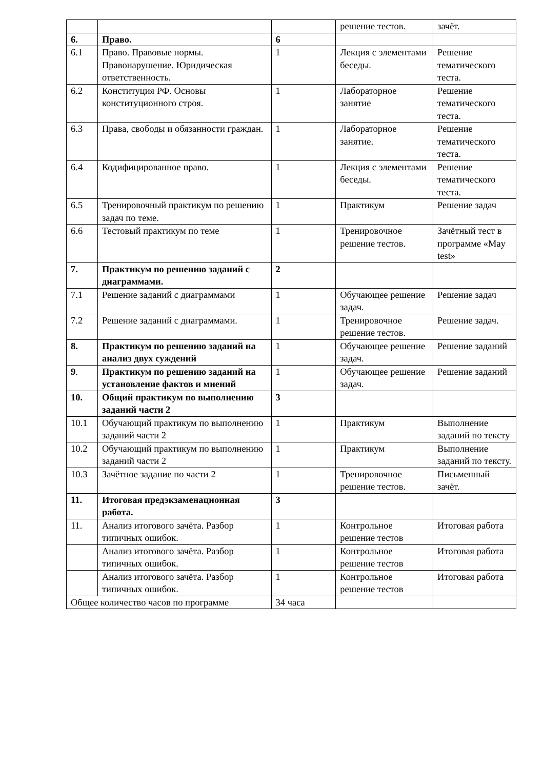| | | | решение тестов. | зачёт. |
| 6. | Право. | 6 | | |
| 6.1 | Право. Правовые нормы. Правонарушение. Юридическая ответственность. | 1 | Лекция с элементами беседы. | Решение тематического теста. |
| 6.2 | Конституция РФ. Основы конституционного строя. | 1 | Лабораторное занятие | Решение тематического теста. |
| 6.3 | Права, свободы и обязанности граждан. | 1 | Лабораторное занятие. | Решение тематического теста. |
| 6.4 | Кодифицированное право. | 1 | Лекция с элементами беседы. | Решение тематического теста. |
| 6.5 | Тренировочный практикум по решению задач по теме. | 1 | Практикум | Решение задач |
| 6.6 | Тестовый практикум по теме | 1 | Тренировочное решение тестов. | Зачётный тест в программе «May test» |
| 7. | Практикум по решению заданий с диаграммами. | 2 | | |
| 7.1 | Решение заданий с диаграммами | 1 | Обучающее решение задач. | Решение задач |
| 7.2 | Решение заданий с диаграммами. | 1 | Тренировочное решение тестов. | Решение задач. |
| 8. | Практикум по решению заданий на анализ двух суждений | 1 | Обучающее решение задач. | Решение заданий |
| 9 . | Практикум по решению заданий на установление фактов и мнений | 1 | Обучающее решение задач. | Решение заданий |
| 10. | Общий практикум по выполнению заданий части 2 | 3 | | |
| 10.1 | Обучающий практикум по выполнению заданий части 2 | 1 | Практикум | Выполнение заданий по тексту |
| 10.2 | Обучающий практикум по выполнению заданий части 2 | 1 | Практикум | Выполнение заданий по тексту. |
| 10.3 | Зачётное задание по части 2 | 1 | Тренировочное решение тестов. | Письменный зачёт. |
| 11. | Итоговая предэкзаменационная работа. | 3 | | |
| 11. | Анализ итогового зачёта. Разбор типичных ошибок. | 1 | Контрольное решение тестов | Итоговая работа |
| | Анализ итогового зачёта. Разбор типичных ошибок. | 1 | Контрольное решение тестов | Итоговая работа |
| | Анализ итогового зачёта. Разбор типичных ошибок. | 1 | Контрольное решение тестов | Итоговая работа |
| Общее количество часов по программе | | 34 часа | | |